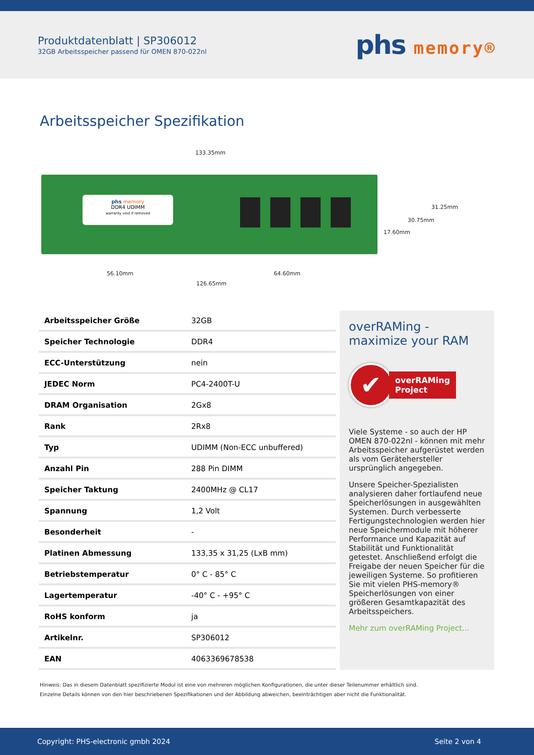Produktdatenblatt | SP306012
32GB Arbeitsspeicher passend für OMEN 870-022nl
phs memory®
Arbeitsspeicher Spezifikation
133.35mm
phs memory
DDR4 UDIMM
warranty void if removed
31.25mm
30.75mm
17.60mm
56.10mm 64.60mm
126.65mm
| Arbeitsspeicher Größe | 32GB |
| Speicher Technologie | DDR4 |
| ECC-Unterstützung | nein |
| JEDEC Norm | PC4-2400T-U |
| DRAM Organisation | 2Gx8 |
| Rank | 2Rx8 |
| Typ | UDIMM (Non-ECC unbuffered) |
| Anzahl Pin | 288 Pin DIMM |
| Speicher Taktung | 2400MHz @ CL17 |
| Spannung | 1,2 Volt |
| Besonderheit | - |
| Platinen Abmessung | 133,35 x 31,25 (LxB mm) |
| Betriebstemperatur | 0° C - 85° C |
| Lagertemperatur | -40° C - +95° C |
| RoHS konform | ja |
| Artikelnr. | SP306012 |
| EAN | 4063369678538 |
overRAMing -
maximize your RAM
✔
overRAMing
Project
Viele Systeme - so auch der HP OMEN 870-022nl - können mit mehr Arbeitsspeicher aufgerüstet werden als vom Gerätehersteller ursprünglich angegeben.
Unsere Speicher-Spezialisten analysieren daher fortlaufend neue Speicherlösungen in ausgewählten Systemen. Durch verbesserte Fertigungstechnologien werden hier neue Speichermodule mit höherer Performance und Kapazität auf Stabilität und Funktionalität getestet. Anschließend erfolgt die Freigabe der neuen Speicher für die jeweiligen Systeme. So profitieren Sie mit vielen PHS-memory® Speicherlösungen von einer größeren Gesamtkapazität des Arbeitsspeichers.
Mehr zum overRAMing Project...
Hinweis: Das in diesem Datenblatt spezifizierte Modul ist eine von mehreren möglichen Konfigurationen, die unter dieser Teilenummer erhältlich sind.
Einzelne Details können von den hier beschriebenen Spezifikationen und der Abbildung abweichen, beeinträchtigen aber nicht die Funktionalität.
Copyright: PHS-electronic gmbh 2024 Seite 2 von 4